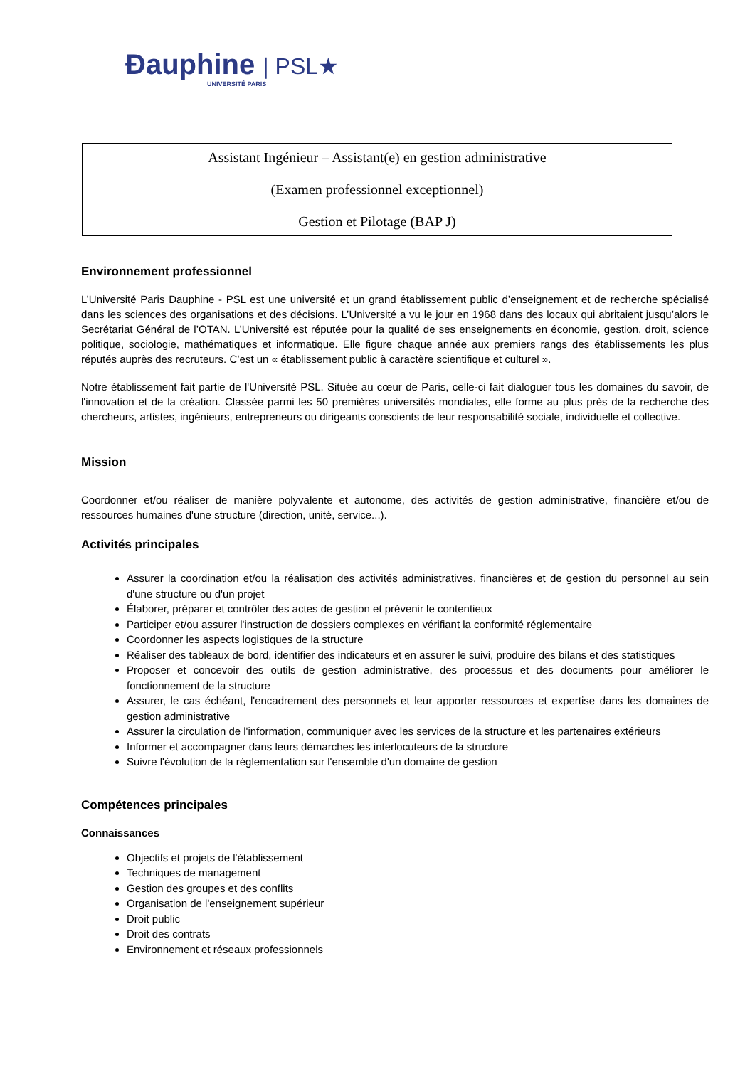Ðauphine | PSL★
UNIVERSITÉ PARIS
Assistant Ingénieur – Assistant(e) en gestion administrative
(Examen professionnel exceptionnel)
Gestion et Pilotage (BAP J)
Environnement professionnel
L’Université Paris Dauphine - PSL est une université et un grand établissement public d’enseignement et de recherche spécialisé dans les sciences des organisations et des décisions. L’Université a vu le jour en 1968 dans des locaux qui abritaient jusqu’alors le Secrétariat Général de l’OTAN. L’Université est réputée pour la qualité de ses enseignements en économie, gestion, droit, science politique, sociologie, mathématiques et informatique. Elle figure chaque année aux premiers rangs des établissements les plus réputés auprès des recruteurs. C’est un « établissement public à caractère scientifique et culturel ».
Notre établissement fait partie de l'Université PSL. Située au cœur de Paris, celle-ci fait dialoguer tous les domaines du savoir, de l'innovation et de la création. Classée parmi les 50 premières universités mondiales, elle forme au plus près de la recherche des chercheurs, artistes, ingénieurs, entrepreneurs ou dirigeants conscients de leur responsabilité sociale, individuelle et collective.
Mission
Coordonner et/ou réaliser de manière polyvalente et autonome, des activités de gestion administrative, financière et/ou de ressources humaines d'une structure (direction, unité, service...).
Activités principales
Assurer la coordination et/ou la réalisation des activités administratives, financières et de gestion du personnel au sein d'une structure ou d'un projet
Élaborer, préparer et contrôler des actes de gestion et prévenir le contentieux
Participer et/ou assurer l'instruction de dossiers complexes en vérifiant la conformité réglementaire
Coordonner les aspects logistiques de la structure
Réaliser des tableaux de bord, identifier des indicateurs et en assurer le suivi, produire des bilans et des statistiques
Proposer et concevoir des outils de gestion administrative, des processus et des documents pour améliorer le fonctionnement de la structure
Assurer, le cas échéant, l'encadrement des personnels et leur apporter ressources et expertise dans les domaines de gestion administrative
Assurer la circulation de l'information, communiquer avec les services de la structure et les partenaires extérieurs
Informer et accompagner dans leurs démarches les interlocuteurs de la structure
Suivre l'évolution de la réglementation sur l'ensemble d'un domaine de gestion
Compétences principales
Connaissances
Objectifs et projets de l'établissement
Techniques de management
Gestion des groupes et des conflits
Organisation de l'enseignement supérieur
Droit public
Droit des contrats
Environnement et réseaux professionnels